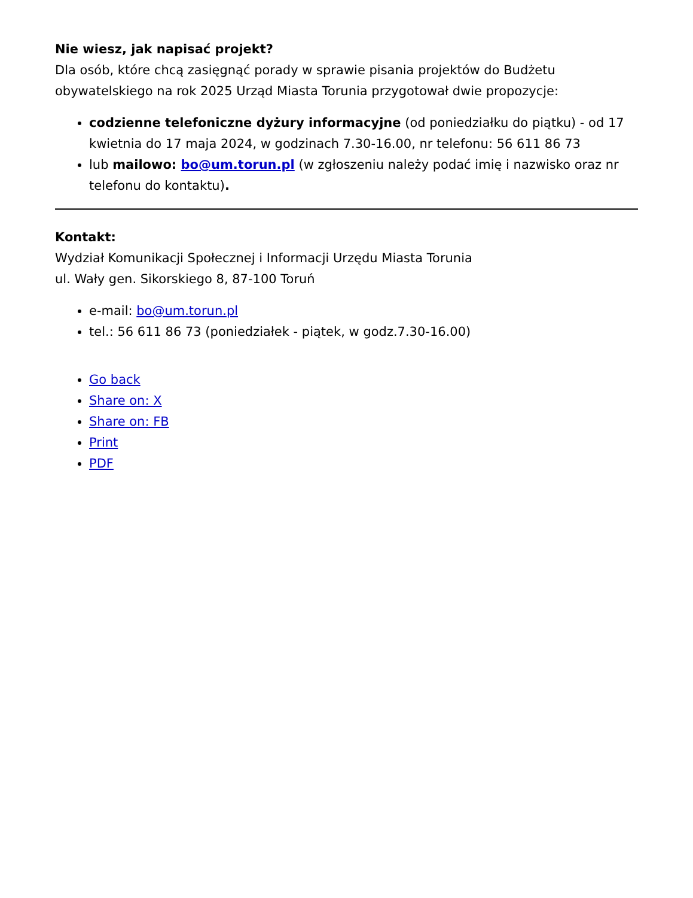Nie wiesz, jak napisać projekt?
Dla osób, które chcą zasięgnąć porady w sprawie pisania projektów do Budżetu obywatelskiego na rok 2025 Urząd Miasta Torunia przygotował dwie propozycje:
codzienne telefoniczne dyżury informacyjne (od poniedziałku do piątku) - od 17 kwietnia do 17 maja 2024, w godzinach 7.30-16.00, nr telefonu: 56 611 86 73
lub mailowo: bo@um.torun.pl (w zgłoszeniu należy podać imię i nazwisko oraz nr telefonu do kontaktu).
Kontakt:
Wydział Komunikacji Społecznej i Informacji Urzędu Miasta Torunia
ul. Wały gen. Sikorskiego 8, 87-100 Toruń
e-mail: bo@um.torun.pl
tel.: 56 611 86 73 (poniedziałek - piątek, w godz.7.30-16.00)
Go back
Share on: X
Share on: FB
Print
PDF